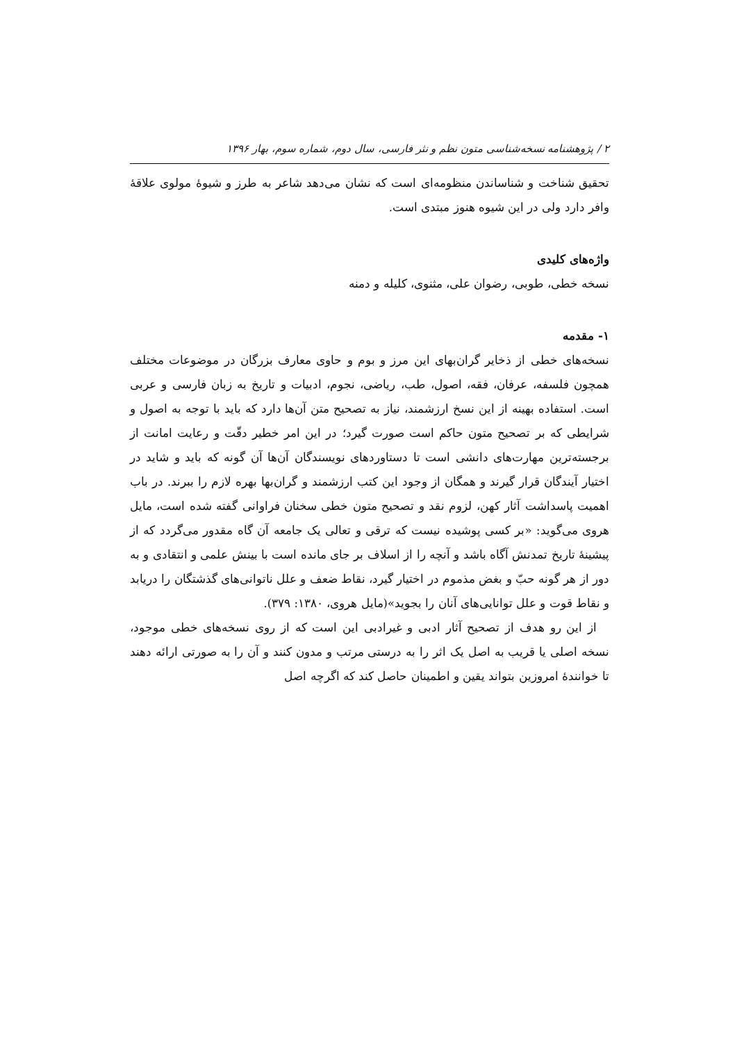۲ / پژوهشنامه نسخه‌شناسی متون نظم و نثر فارسی، سال دوم، شماره سوم، بهار ۱۳۹۶
تحقیق شناخت و شناساندن منظومه‌ای است که نشان می‌دهد شاعر به طرز و شیوهٔ مولوی علاقهٔ وافر دارد ولی در این شیوه هنوز مبتدی است.
واژه‌های کلیدی
نسخه خطی، طوبی، رضوان علی، مثنوی، کلیله و دمنه
۱- مقدمه
نسخه‌های خطی از ذخایر گران‌بهای این مرز و بوم و حاوی معارف بزرگان در موضوعات مختلف همچون فلسفه، عرفان، فقه، اصول، طب، ریاضی، نجوم، ادبیات و تاریخ به زبان فارسی و عربی است. استفاده بهینه از این نسخ ارزشمند، نیاز به تصحیح متن آن‌ها دارد که باید با توجه به اصول و شرایطی که بر تصحیح متون حاکم است صورت گیرد؛ در این امر خطیر دقّت و رعایت امانت از برجسته‌ترین مهارت‌های دانشی است تا دستاوردهای نویسندگان آن‌ها آن گونه که باید و شاید در اختیار آیندگان قرار گیرند و همگان از وجود این کتب ارزشمند و گران‌بها بهره لازم را ببرند. در باب اهمیت پاسداشت آثار کهن، لزوم نقد و تصحیح متون خطی سخنان فراوانی گفته شده است، مایل هروی می‌گوید: «بر کسی پوشیده نیست که ترقی و تعالی یک جامعه آن گاه مقدور می‌گردد که از پیشینهٔ تاریخ تمدنش آگاه باشد و آنچه را از اسلاف بر جای مانده است با بینش علمی و انتقادی و به دور از هر گونه حبّ و بغض مذموم در اختیار گیرد، نقاط ضعف و علل ناتوانی‌های گذشتگان را دریابد و نقاط قوت و علل توانایی‌های آنان را بجوید»(مایل هروی، ۱۳۸۰: ۳۷۹).
از این رو هدف از تصحیح آثار ادبی و غیرادبی این است که از روی نسخه‌های خطی موجود، نسخه اصلی یا قریب به اصل یک اثر را به درستی مرتب و مدون کنند و آن را به صورتی ارائه دهند تا خوانندهٔ امروزین بتواند یقین و اطمینان حاصل کند که اگرچه اصل